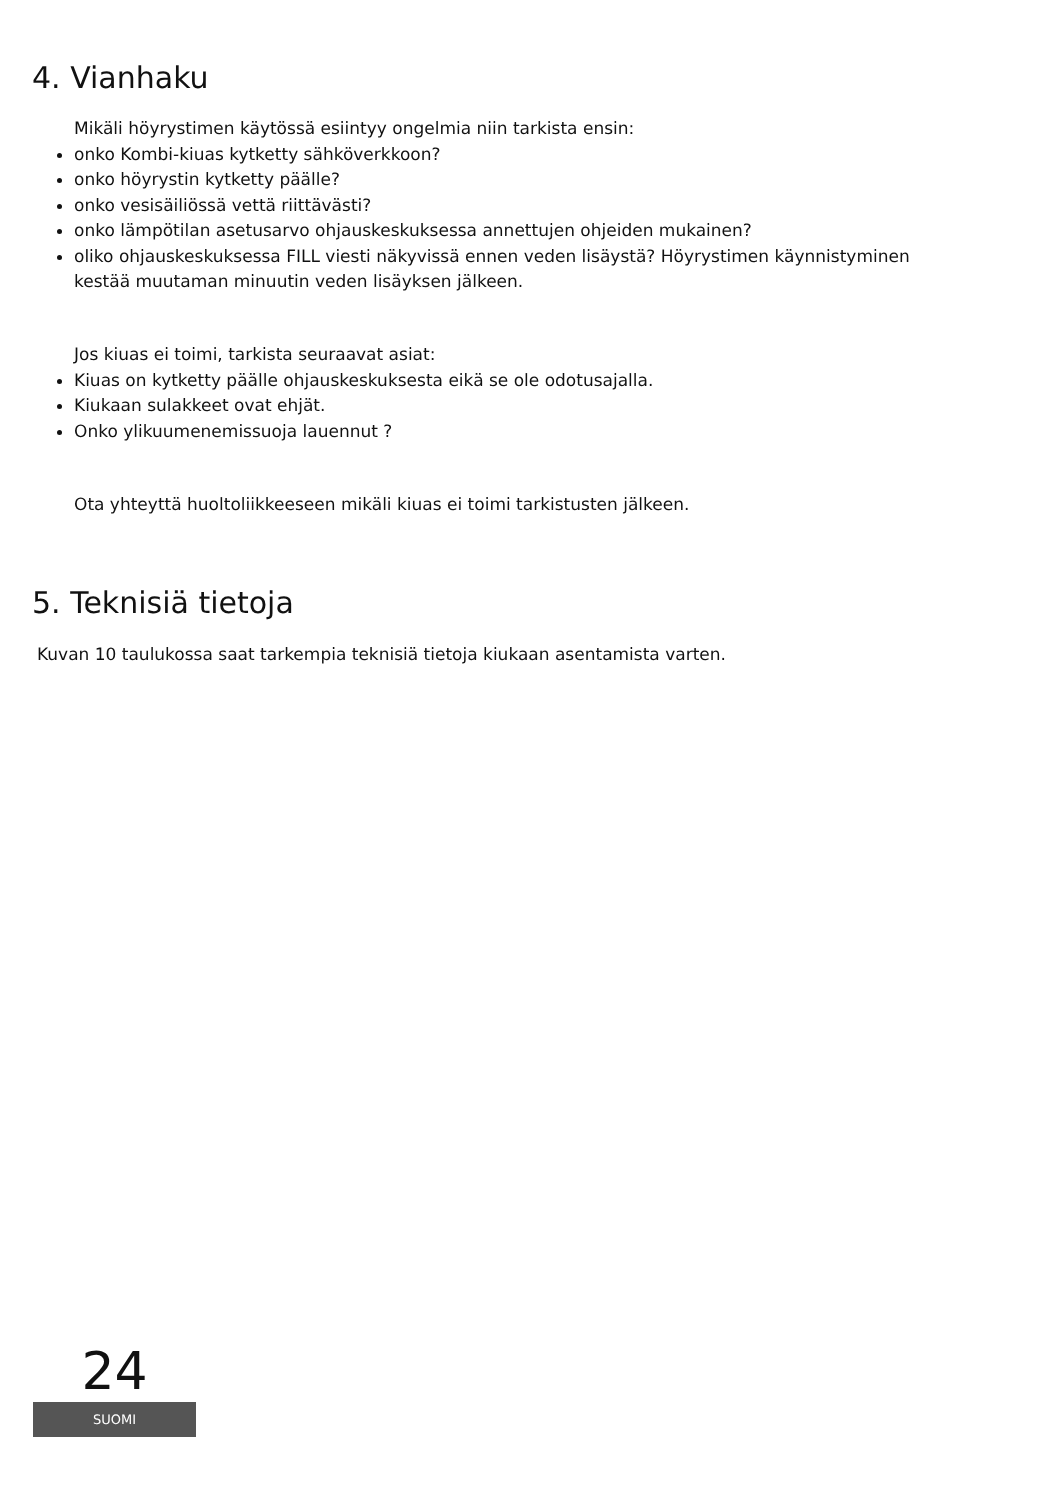4. Vianhaku
Mikäli höyrystimen käytössä esiintyy ongelmia niin tarkista ensin:
onko Kombi-kiuas kytketty sähköverkkoon?
onko höyrystin kytketty päälle?
onko vesisäiliössä vettä riittävästi?
onko lämpötilan asetusarvo ohjauskeskuksessa annettujen ohjeiden mukainen?
oliko ohjauskeskuksessa FILL viesti näkyvissä ennen veden lisäystä? Höyrystimen käynnistyminen kestää muutaman minuutin veden lisäyksen jälkeen.
Jos kiuas ei toimi, tarkista seuraavat asiat:
Kiuas on kytketty päälle ohjauskeskuksesta eikä se ole odotusajalla.
Kiukaan sulakkeet ovat ehjät.
Onko ylikuumenemissuoja lauennut ?
Ota yhteyttä huoltoliikkeeseen mikäli kiuas ei toimi tarkistusten jälkeen.
5. Teknisiä tietoja
Kuvan 10 taulukossa saat tarkempia teknisiä tietoja kiukaan asentamista varten.
24
SUOMI